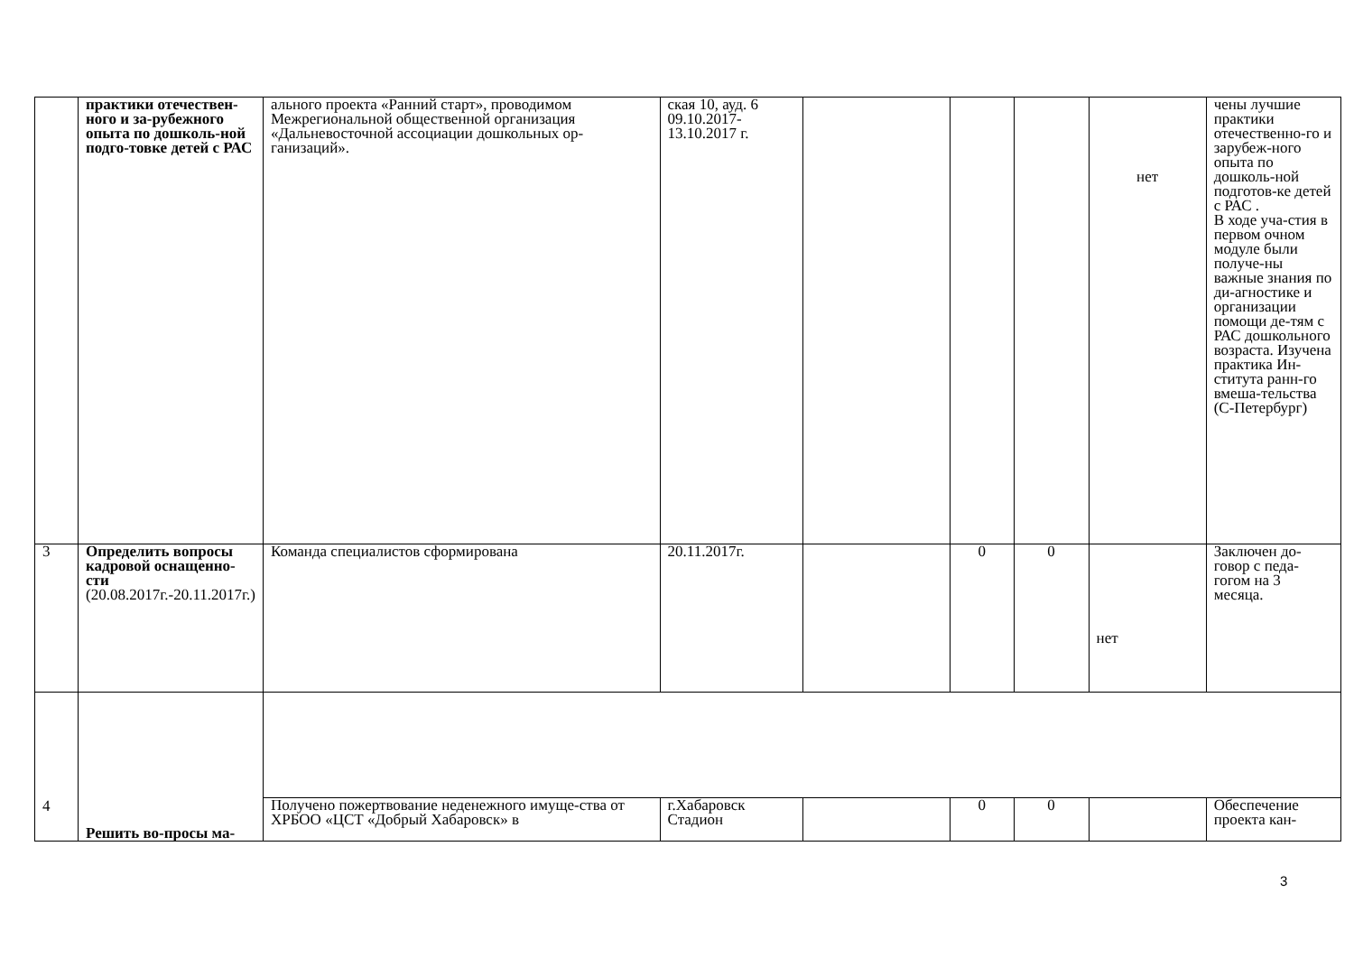| | практики отечествен-ного и за-рубежного опыта по дошколь-ной подго-товке детей с РАС | ального проекта «Ранний старт», проводимом Межрегиональной общественной организация «Дальневосточной ассоциации дошкольных ор-ганизаций». | ская 10, ауд. 6 09.10.2017-13.10.2017 г. | | | | нет | чены лучшие практики отечественно-го и зарубеж-ного опыта по дошколь-ной подготов-ке детей с РАС . В ходе уча-стия в первом очном модуле были получе-ны важные знания по ди-агностике и организации помощи де-тям с РАС дошкольного возраста. Изучена практика Ин-ститута ранн-го вмеша-тельства (С-Петербург) |
| 3 | Определить вопросы кадровой оснащенно-сти (20.08.2017г.-20.11.2017г.) | Команда специалистов сформирована | 20.11.2017г. | | 0 | 0 | нет | Заключен до-говор с педа-гогом на 3 месяца. |
| 4 | Решить во-просы ма- | | | | | | | |
| | | Получено пожертвование неденежного имуще-ства от ХРБОО «ЦСТ «Добрый Хабаровск» в | г.Хабаровск Стадион | | 0 | 0 | | Обеспечение проекта кан- |
3